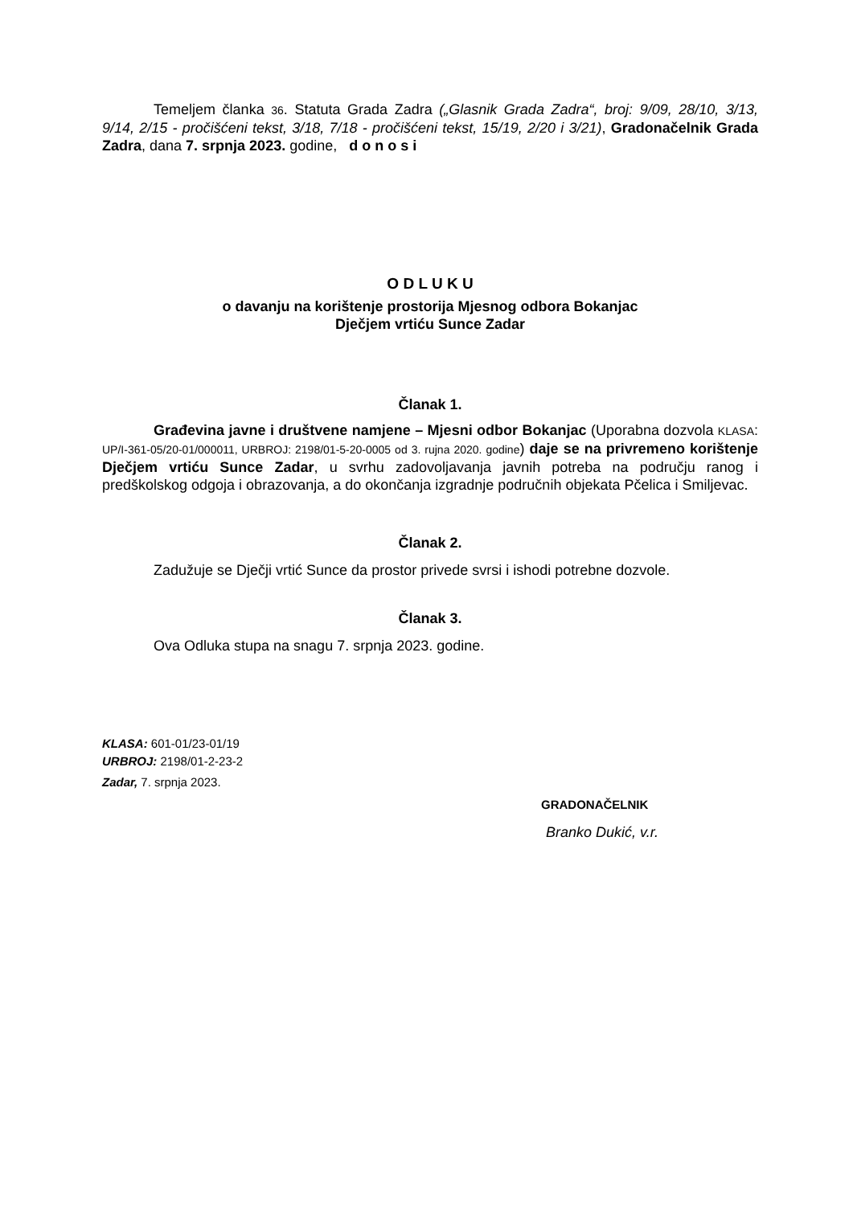Temeljem članka 36. Statuta Grada Zadra („Glasnik Grada Zadra“, broj: 9/09, 28/10, 3/13, 9/14, 2/15 - pročišćeni tekst, 3/18, 7/18 - pročišćeni tekst, 15/19, 2/20 i 3/21), Gradonačelnik Grada Zadra, dana 7. srpnja 2023. godine, d o n o s i
O D L U K U
o davanju na korištenje prostorija Mjesnog odbora Bokanjac
Dječjem vrtiću Sunce Zadar
Članak 1.
Građevina javne i društvene namjene – Mjesni odbor Bokanjac (Uporabna dozvola KLASA: UP/I-361-05/20-01/000011, URBROJ: 2198/01-5-20-0005 od 3. rujna 2020. godine) daje se na privremeno korištenje Dječjem vrtiću Sunce Zadar, u svrhu zadovoljavanja javnih potreba na području ranog i predškolskog odgoja i obrazovanja, a do okončanja izgradnje područnih objekata Pčelica i Smiljevac.
Članak 2.
Zadužuje se Dječji vrtić Sunce da prostor privede svrsi i ishodi potrebne dozvole.
Članak 3.
Ova Odluka stupa na snagu 7. srpnja 2023. godine.
KLASA: 601-01/23-01/19
URBROJ: 2198/01-2-23-2
Zadar, 7. srpnja 2023.
GRADONAČELNIK
Branko Dukić, v.r.